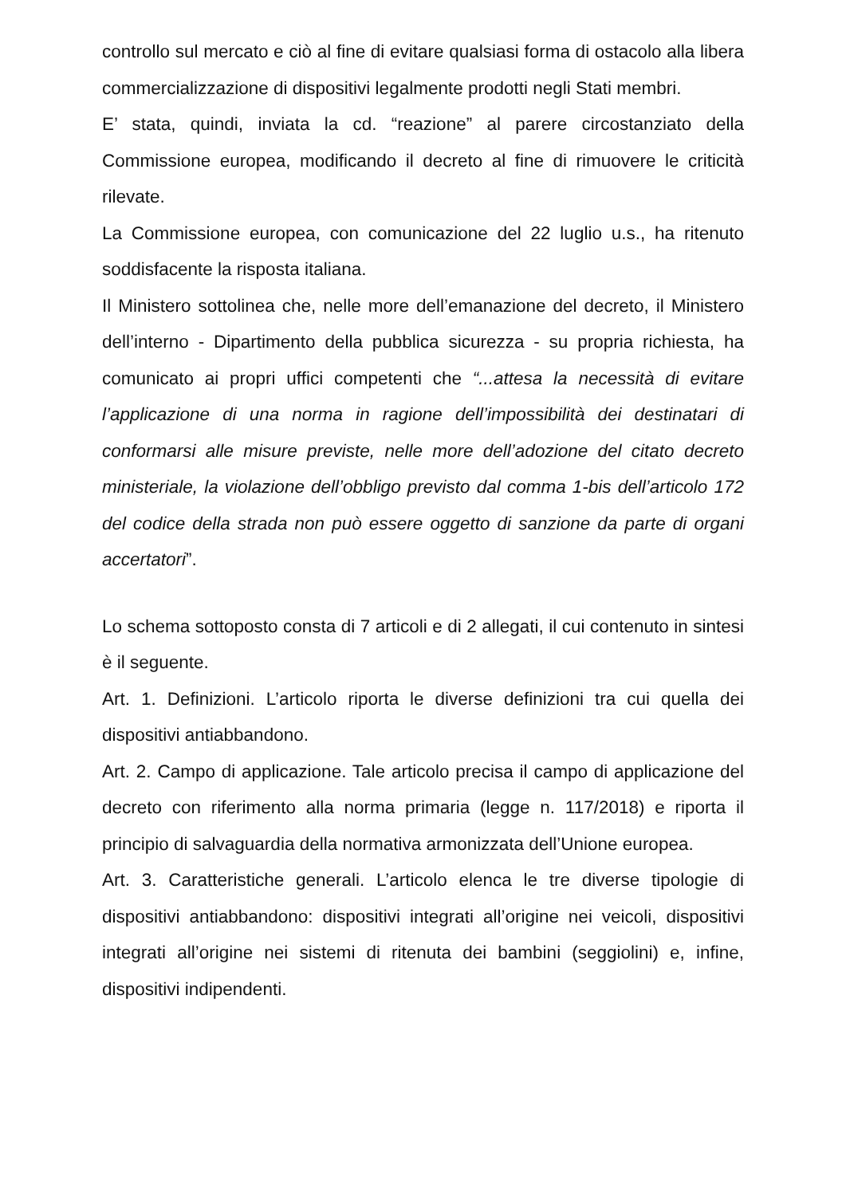controllo sul mercato e ciò al fine di evitare qualsiasi forma di ostacolo alla libera commercializzazione di dispositivi legalmente prodotti negli Stati membri.
E’ stata, quindi, inviata la cd. “reazione” al parere circostanziato della Commissione europea, modificando il decreto al fine di rimuovere le criticità rilevate.
La Commissione europea, con comunicazione del 22 luglio u.s., ha ritenuto soddisfacente la risposta italiana.
Il Ministero sottolinea che, nelle more dell’emanazione del decreto, il Ministero dell’interno - Dipartimento della pubblica sicurezza - su propria richiesta, ha comunicato ai propri uffici competenti che “...attesa la necessità di evitare l’applicazione di una norma in ragione dell’impossibilità dei destinatari di conformarsi alle misure previste, nelle more dell’adozione del citato decreto ministeriale, la violazione dell’obbligo previsto dal comma 1-bis dell’articolo 172 del codice della strada non può essere oggetto di sanzione da parte di organi accertatori”.
Lo schema sottoposto consta di 7 articoli e di 2 allegati, il cui contenuto in sintesi è il seguente.
Art. 1. Definizioni. L’articolo riporta le diverse definizioni tra cui quella dei dispositivi antiabbandono.
Art. 2. Campo di applicazione. Tale articolo precisa il campo di applicazione del decreto con riferimento alla norma primaria (legge n. 117/2018) e riporta il principio di salvaguardia della normativa armonizzata dell’Unione europea.
Art. 3. Caratteristiche generali. L’articolo elenca le tre diverse tipologie di dispositivi antiabbandono: dispositivi integrati all’origine nei veicoli, dispositivi integrati all’origine nei sistemi di ritenuta dei bambini (seggiolini) e, infine, dispositivi indipendenti.